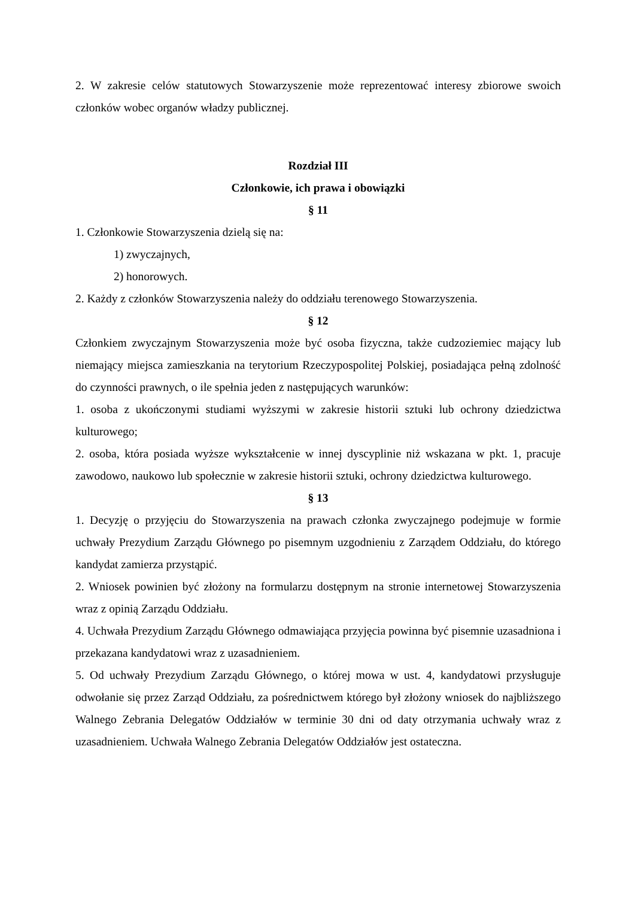2. W zakresie celów statutowych Stowarzyszenie może reprezentować interesy zbiorowe swoich członków wobec organów władzy publicznej.
Rozdział III
Członkowie, ich prawa i obowiązki
§ 11
1. Członkowie Stowarzyszenia dzielą się na:
1) zwyczajnych,
2) honorowych.
2. Każdy z członków Stowarzyszenia należy do oddziału terenowego Stowarzyszenia.
§ 12
Członkiem zwyczajnym Stowarzyszenia może być osoba fizyczna, także cudzoziemiec mający lub niemający miejsca zamieszkania na terytorium Rzeczypospolitej Polskiej, posiadająca pełną zdolność do czynności prawnych, o ile spełnia jeden z następujących warunków:
1. osoba z ukończonymi studiami wyższymi w zakresie historii sztuki lub ochrony dziedzictwa kulturowego;
2. osoba, która posiada wyższe wykształcenie w innej dyscyplinie niż wskazana w pkt. 1, pracuje zawodowo, naukowo lub społecznie w zakresie historii sztuki, ochrony dziedzictwa kulturowego.
§ 13
1. Decyzję o przyjęciu do Stowarzyszenia na prawach członka zwyczajnego podejmuje w formie uchwały Prezydium Zarządu Głównego po pisemnym uzgodnieniu z Zarządem Oddziału, do którego kandydat zamierza przystąpić.
2. Wniosek powinien być złożony na formularzu dostępnym na stronie internetowej Stowarzyszenia wraz z opinią Zarządu Oddziału.
4. Uchwała Prezydium Zarządu Głównego odmawiająca przyjęcia powinna być pisemnie uzasadniona i przekazana kandydatowi wraz z uzasadnieniem.
5. Od uchwały Prezydium Zarządu Głównego, o której mowa w ust. 4, kandydatowi przysługuje odwołanie się przez Zarząd Oddziału, za pośrednictwem którego był złożony wniosek do najbliższego Walnego Zebrania Delegatów Oddziałów w terminie 30 dni od daty otrzymania uchwały wraz z uzasadnieniem. Uchwała Walnego Zebrania Delegatów Oddziałów jest ostateczna.